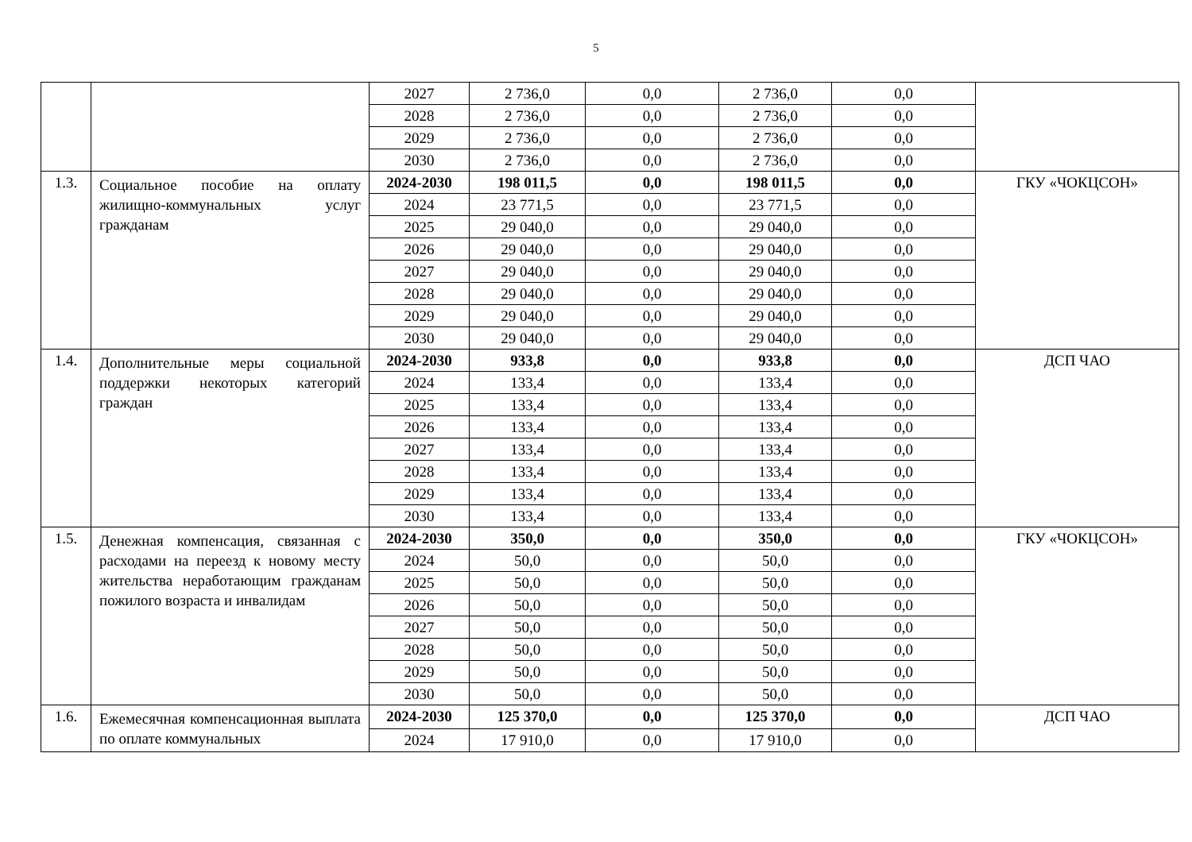5
| | | 2027 | 2 736,0 | 0,0 | 2 736,0 | 0,0 | |
| | | 2028 | 2 736,0 | 0,0 | 2 736,0 | 0,0 | |
| | | 2029 | 2 736,0 | 0,0 | 2 736,0 | 0,0 | |
| | | 2030 | 2 736,0 | 0,0 | 2 736,0 | 0,0 | |
| 1.3. | Социальное пособие на оплату жилищно-коммунальных услуг гражданам | 2024-2030 | 198 011,5 | 0,0 | 198 011,5 | 0,0 | ГКУ «ЧОКЦСОН» |
| | | 2024 | 23 771,5 | 0,0 | 23 771,5 | 0,0 | |
| | | 2025 | 29 040,0 | 0,0 | 29 040,0 | 0,0 | |
| | | 2026 | 29 040,0 | 0,0 | 29 040,0 | 0,0 | |
| | | 2027 | 29 040,0 | 0,0 | 29 040,0 | 0,0 | |
| | | 2028 | 29 040,0 | 0,0 | 29 040,0 | 0,0 | |
| | | 2029 | 29 040,0 | 0,0 | 29 040,0 | 0,0 | |
| | | 2030 | 29 040,0 | 0,0 | 29 040,0 | 0,0 | |
| 1.4. | Дополнительные меры социальной поддержки некоторых категорий граждан | 2024-2030 | 933,8 | 0,0 | 933,8 | 0,0 | ДСП ЧАО |
| | | 2024 | 133,4 | 0,0 | 133,4 | 0,0 | |
| | | 2025 | 133,4 | 0,0 | 133,4 | 0,0 | |
| | | 2026 | 133,4 | 0,0 | 133,4 | 0,0 | |
| | | 2027 | 133,4 | 0,0 | 133,4 | 0,0 | |
| | | 2028 | 133,4 | 0,0 | 133,4 | 0,0 | |
| | | 2029 | 133,4 | 0,0 | 133,4 | 0,0 | |
| | | 2030 | 133,4 | 0,0 | 133,4 | 0,0 | |
| 1.5. | Денежная компенсация, связанная с расходами на переезд к новому месту жительства неработающим гражданам пожилого возраста и инвалидам | 2024-2030 | 350,0 | 0,0 | 350,0 | 0,0 | ГКУ «ЧОКЦСОН» |
| | | 2024 | 50,0 | 0,0 | 50,0 | 0,0 | |
| | | 2025 | 50,0 | 0,0 | 50,0 | 0,0 | |
| | | 2026 | 50,0 | 0,0 | 50,0 | 0,0 | |
| | | 2027 | 50,0 | 0,0 | 50,0 | 0,0 | |
| | | 2028 | 50,0 | 0,0 | 50,0 | 0,0 | |
| | | 2029 | 50,0 | 0,0 | 50,0 | 0,0 | |
| | | 2030 | 50,0 | 0,0 | 50,0 | 0,0 | |
| 1.6. | Ежемесячная компенсационная выплата по оплате коммунальных | 2024-2030 | 125 370,0 | 0,0 | 125 370,0 | 0,0 | ДСП ЧАО |
| | | 2024 | 17 910,0 | 0,0 | 17 910,0 | 0,0 | |